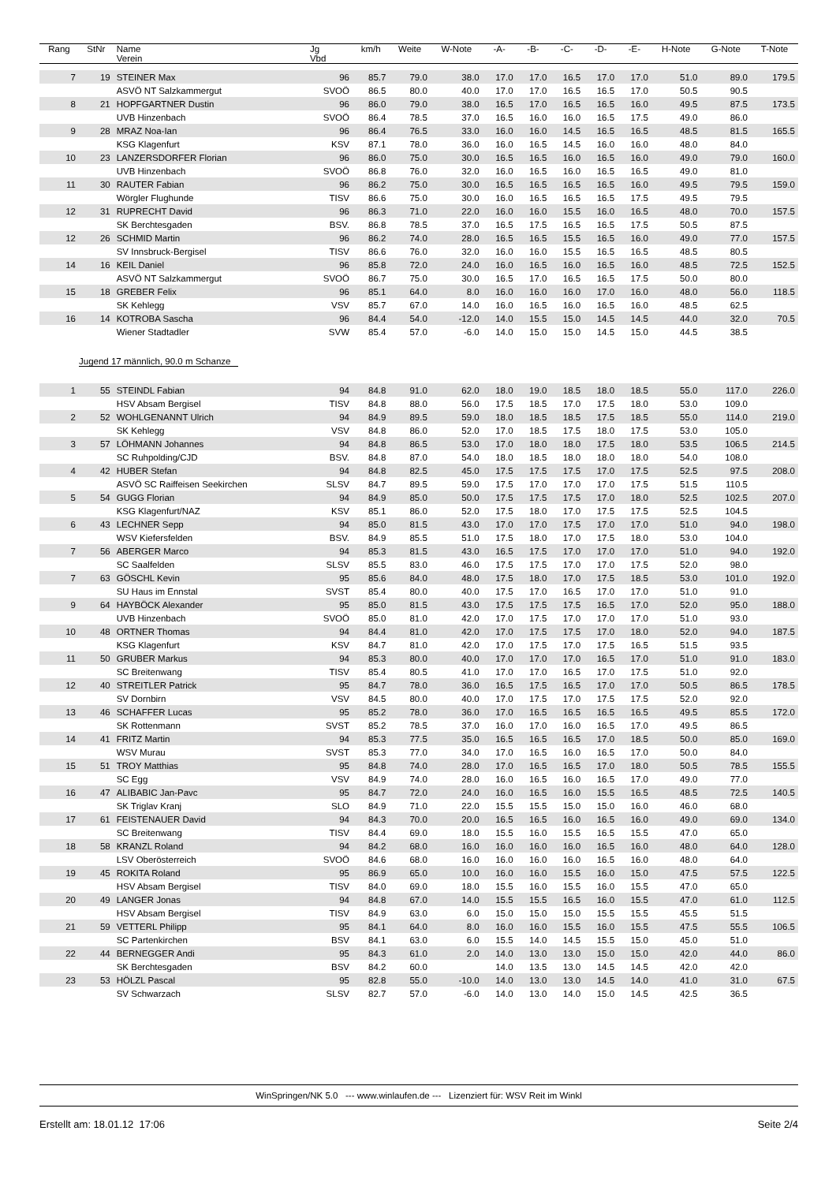| Rang | StNr | Name Verein | Jg Vbd | km/h | Weite | W-Note | -A- | -B- | -C- | -D- | -E- | H-Note | G-Note | T-Note |
| --- | --- | --- | --- | --- | --- | --- | --- | --- | --- | --- | --- | --- | --- | --- |
| 7 | 19 | STEINER Max | 96 | 85.7 | 79.0 | 38.0 | 17.0 | 17.0 | 16.5 | 17.0 | 17.0 | 51.0 | 89.0 | 179.5 |
| | | ASVÖ NT Salzkammergut | SVOÖ | 86.5 | 80.0 | 40.0 | 17.0 | 17.0 | 16.5 | 16.5 | 17.0 | 50.5 | 90.5 | |
| 8 | 21 | HOPFGARTNER Dustin | 96 | 86.0 | 79.0 | 38.0 | 16.5 | 17.0 | 16.5 | 16.5 | 16.0 | 49.5 | 87.5 | 173.5 |
| | | UVB Hinzenbach | SVOÖ | 86.4 | 78.5 | 37.0 | 16.5 | 16.0 | 16.0 | 16.5 | 17.5 | 49.0 | 86.0 | |
| 9 | 28 | MRAZ Noa-Ian | 96 | 86.4 | 76.5 | 33.0 | 16.0 | 16.0 | 14.5 | 16.5 | 16.5 | 48.5 | 81.5 | 165.5 |
| | | KSG Klagenfurt | KSV | 87.1 | 78.0 | 36.0 | 16.0 | 16.5 | 14.5 | 16.0 | 16.0 | 48.0 | 84.0 | |
| 10 | 23 | LANZERSDORFER Florian | 96 | 86.0 | 75.0 | 30.0 | 16.5 | 16.5 | 16.0 | 16.5 | 16.0 | 49.0 | 79.0 | 160.0 |
| | | UVB Hinzenbach | SVOÖ | 86.8 | 76.0 | 32.0 | 16.0 | 16.5 | 16.0 | 16.5 | 16.5 | 49.0 | 81.0 | |
| 11 | 30 | RAUTER Fabian | 96 | 86.2 | 75.0 | 30.0 | 16.5 | 16.5 | 16.5 | 16.5 | 16.0 | 49.5 | 79.5 | 159.0 |
| | | Wörgler Flughunde | TISV | 86.6 | 75.0 | 30.0 | 16.0 | 16.5 | 16.5 | 16.5 | 17.5 | 49.5 | 79.5 | |
| 12 | 31 | RUPRECHT David | 96 | 86.3 | 71.0 | 22.0 | 16.0 | 16.0 | 15.5 | 16.0 | 16.5 | 48.0 | 70.0 | 157.5 |
| | | SK Berchtesgaden | BSV. | 86.8 | 78.5 | 37.0 | 16.5 | 17.5 | 16.5 | 16.5 | 17.5 | 50.5 | 87.5 | |
| 12 | 26 | SCHMID Martin | 96 | 86.2 | 74.0 | 28.0 | 16.5 | 16.5 | 15.5 | 16.5 | 16.0 | 49.0 | 77.0 | 157.5 |
| | | SV Innsbruck-Bergisel | TISV | 86.6 | 76.0 | 32.0 | 16.0 | 16.0 | 15.5 | 16.5 | 16.5 | 48.5 | 80.5 | |
| 14 | 16 | KEIL Daniel | 96 | 85.8 | 72.0 | 24.0 | 16.0 | 16.5 | 16.0 | 16.5 | 16.0 | 48.5 | 72.5 | 152.5 |
| | | ASVÖ NT Salzkammergut | SVOÖ | 86.7 | 75.0 | 30.0 | 16.5 | 17.0 | 16.5 | 16.5 | 17.5 | 50.0 | 80.0 | |
| 15 | 18 | GREBER Felix | 96 | 85.1 | 64.0 | 8.0 | 16.0 | 16.0 | 16.0 | 17.0 | 16.0 | 48.0 | 56.0 | 118.5 |
| | | SK Kehlegg | VSV | 85.7 | 67.0 | 14.0 | 16.0 | 16.5 | 16.0 | 16.5 | 16.0 | 48.5 | 62.5 | |
| 16 | 14 | KOTROBA Sascha | 96 | 84.4 | 54.0 | -12.0 | 14.0 | 15.5 | 15.0 | 14.5 | 14.5 | 44.0 | 32.0 | 70.5 |
| | | Wiener Stadtadler | SVW | 85.4 | 57.0 | -6.0 | 14.0 | 15.0 | 15.0 | 14.5 | 15.0 | 44.5 | 38.5 | |
| Jugend 17 männlich, 90.0 m Schanze | | | | | | | | | | | | | | |
| 1 | 55 | STEINDL Fabian | 94 | 84.8 | 91.0 | 62.0 | 18.0 | 19.0 | 18.5 | 18.0 | 18.5 | 55.0 | 117.0 | 226.0 |
| | | HSV Absam Bergisel | TISV | 84.8 | 88.0 | 56.0 | 17.5 | 18.5 | 17.0 | 17.5 | 18.0 | 53.0 | 109.0 | |
| 2 | 52 | WOHLGENANNT Ulrich | 94 | 84.9 | 89.5 | 59.0 | 18.0 | 18.5 | 18.5 | 17.5 | 18.5 | 55.0 | 114.0 | 219.0 |
| | | SK Kehlegg | VSV | 84.8 | 86.0 | 52.0 | 17.0 | 18.5 | 17.5 | 18.0 | 17.5 | 53.0 | 105.0 | |
| 3 | 57 | LÖHMANN Johannes | 94 | 84.8 | 86.5 | 53.0 | 17.0 | 18.0 | 18.0 | 17.5 | 18.0 | 53.5 | 106.5 | 214.5 |
| | | SC Ruhpolding/CJD | BSV. | 84.8 | 87.0 | 54.0 | 18.0 | 18.5 | 18.0 | 18.0 | 18.0 | 54.0 | 108.0 | |
| 4 | 42 | HUBER Stefan | 94 | 84.8 | 82.5 | 45.0 | 17.5 | 17.5 | 17.5 | 17.0 | 17.5 | 52.5 | 97.5 | 208.0 |
| | | ASVÖ SC Raiffeisen Seekirchen | SLSV | 84.7 | 89.5 | 59.0 | 17.5 | 17.0 | 17.0 | 17.0 | 17.5 | 51.5 | 110.5 | |
| 5 | 54 | GUGG Florian | 94 | 84.9 | 85.0 | 50.0 | 17.5 | 17.5 | 17.5 | 17.0 | 18.0 | 52.5 | 102.5 | 207.0 |
| | | KSG Klagenfurt/NAZ | KSV | 85.1 | 86.0 | 52.0 | 17.5 | 18.0 | 17.0 | 17.5 | 17.5 | 52.5 | 104.5 | |
| 6 | 43 | LECHNER Sepp | 94 | 85.0 | 81.5 | 43.0 | 17.0 | 17.0 | 17.5 | 17.0 | 17.0 | 51.0 | 94.0 | 198.0 |
| | | WSV Kiefersfelden | BSV. | 84.9 | 85.5 | 51.0 | 17.5 | 18.0 | 17.0 | 17.5 | 18.0 | 53.0 | 104.0 | |
| 7 | 56 | ABERGER Marco | 94 | 85.3 | 81.5 | 43.0 | 16.5 | 17.5 | 17.0 | 17.0 | 17.0 | 51.0 | 94.0 | 192.0 |
| | | SC Saalfelden | SLSV | 85.5 | 83.0 | 46.0 | 17.5 | 17.5 | 17.0 | 17.0 | 17.5 | 52.0 | 98.0 | |
| 7 | 63 | GÖSCHL Kevin | 95 | 85.6 | 84.0 | 48.0 | 17.5 | 18.0 | 17.0 | 17.5 | 18.5 | 53.0 | 101.0 | 192.0 |
| | | SU Haus im Ennstal | SVST | 85.4 | 80.0 | 40.0 | 17.5 | 17.0 | 16.5 | 17.0 | 17.0 | 51.0 | 91.0 | |
| 9 | 64 | HAYBÖCK Alexander | 95 | 85.0 | 81.5 | 43.0 | 17.5 | 17.5 | 17.5 | 16.5 | 17.0 | 52.0 | 95.0 | 188.0 |
| | | UVB Hinzenbach | SVOÖ | 85.0 | 81.0 | 42.0 | 17.0 | 17.5 | 17.0 | 17.0 | 17.0 | 51.0 | 93.0 | |
| 10 | 48 | ORTNER Thomas | 94 | 84.4 | 81.0 | 42.0 | 17.0 | 17.5 | 17.5 | 17.0 | 18.0 | 52.0 | 94.0 | 187.5 |
| | | KSG Klagenfurt | KSV | 84.7 | 81.0 | 42.0 | 17.0 | 17.5 | 17.0 | 17.5 | 16.5 | 51.5 | 93.5 | |
| 11 | 50 | GRUBER Markus | 94 | 85.3 | 80.0 | 40.0 | 17.0 | 17.0 | 17.0 | 16.5 | 17.0 | 51.0 | 91.0 | 183.0 |
| | | SC Breitenwang | TISV | 85.4 | 80.5 | 41.0 | 17.0 | 17.0 | 16.5 | 17.0 | 17.5 | 51.0 | 92.0 | |
| 12 | 40 | STREITLER Patrick | 95 | 84.7 | 78.0 | 36.0 | 16.5 | 17.5 | 16.5 | 17.0 | 17.0 | 50.5 | 86.5 | 178.5 |
| | | SV Dornbirn | VSV | 84.5 | 80.0 | 40.0 | 17.0 | 17.5 | 17.0 | 17.5 | 17.5 | 52.0 | 92.0 | |
| 13 | 46 | SCHAFFER Lucas | 95 | 85.2 | 78.0 | 36.0 | 17.0 | 16.5 | 16.5 | 16.5 | 16.5 | 49.5 | 85.5 | 172.0 |
| | | SK Rottenmann | SVST | 85.2 | 78.5 | 37.0 | 16.0 | 17.0 | 16.0 | 16.5 | 17.0 | 49.5 | 86.5 | |
| 14 | 41 | FRITZ Martin | 94 | 85.3 | 77.5 | 35.0 | 16.5 | 16.5 | 16.5 | 17.0 | 18.5 | 50.0 | 85.0 | 169.0 |
| | | WSV Murau | SVST | 85.3 | 77.0 | 34.0 | 17.0 | 16.5 | 16.0 | 16.5 | 17.0 | 50.0 | 84.0 | |
| 15 | 51 | TROY Matthias | 95 | 84.8 | 74.0 | 28.0 | 17.0 | 16.5 | 16.5 | 17.0 | 18.0 | 50.5 | 78.5 | 155.5 |
| | | SC Egg | VSV | 84.9 | 74.0 | 28.0 | 16.0 | 16.5 | 16.0 | 16.5 | 17.0 | 49.0 | 77.0 | |
| 16 | 47 | ALIBABIC Jan-Pavc | 95 | 84.7 | 72.0 | 24.0 | 16.0 | 16.5 | 16.0 | 15.5 | 16.5 | 48.5 | 72.5 | 140.5 |
| | | SK Triglav Kranj | SLO | 84.9 | 71.0 | 22.0 | 15.5 | 15.5 | 15.0 | 15.0 | 16.0 | 46.0 | 68.0 | |
| 17 | 61 | FEISTENAUER David | 94 | 84.3 | 70.0 | 20.0 | 16.5 | 16.5 | 16.0 | 16.5 | 16.0 | 49.0 | 69.0 | 134.0 |
| | | SC Breitenwang | TISV | 84.4 | 69.0 | 18.0 | 15.5 | 16.0 | 15.5 | 16.5 | 15.5 | 47.0 | 65.0 | |
| 18 | 58 | KRANZL Roland | 94 | 84.2 | 68.0 | 16.0 | 16.0 | 16.0 | 16.0 | 16.5 | 16.0 | 48.0 | 64.0 | 128.0 |
| | | LSV Oberösterreich | SVOÖ | 84.6 | 68.0 | 16.0 | 16.0 | 16.0 | 16.0 | 16.5 | 16.0 | 48.0 | 64.0 | |
| 19 | 45 | ROKITA Roland | 95 | 86.9 | 65.0 | 10.0 | 16.0 | 16.0 | 15.5 | 16.0 | 15.0 | 47.5 | 57.5 | 122.5 |
| | | HSV Absam Bergisel | TISV | 84.0 | 69.0 | 18.0 | 15.5 | 16.0 | 15.5 | 16.0 | 15.5 | 47.0 | 65.0 | |
| 20 | 49 | LANGER Jonas | 94 | 84.8 | 67.0 | 14.0 | 15.5 | 15.5 | 16.5 | 16.0 | 15.5 | 47.0 | 61.0 | 112.5 |
| | | HSV Absam Bergisel | TISV | 84.9 | 63.0 | 6.0 | 15.0 | 15.0 | 15.0 | 15.5 | 15.5 | 45.5 | 51.5 | |
| 21 | 59 | VETTERL Philipp | 95 | 84.1 | 64.0 | 8.0 | 16.0 | 16.0 | 15.5 | 16.0 | 15.5 | 47.5 | 55.5 | 106.5 |
| | | SC Partenkirchen | BSV | 84.1 | 63.0 | 6.0 | 15.5 | 14.0 | 14.5 | 15.5 | 15.0 | 45.0 | 51.0 | |
| 22 | 44 | BERNEGGER Andi | 95 | 84.3 | 61.0 | 2.0 | 14.0 | 13.0 | 13.0 | 15.0 | 15.0 | 42.0 | 44.0 | 86.0 |
| | | SK Berchtesgaden | BSV | 84.2 | 60.0 | | 14.0 | 13.5 | 13.0 | 14.5 | 14.5 | 42.0 | 42.0 | |
| 23 | 53 | HÖLZL Pascal | 95 | 82.8 | 55.0 | -10.0 | 14.0 | 13.0 | 13.0 | 14.5 | 14.0 | 41.0 | 31.0 | 67.5 |
| | | SV Schwarzach | SLSV | 82.7 | 57.0 | -6.0 | 14.0 | 13.0 | 14.0 | 15.0 | 14.5 | 42.5 | 36.5 | |
WinSpringen/NK 5.0 --- www.winlaufen.de --- Lizenziert für: WSV Reit im Winkl
Erstellt am: 18.01.12 17:06 Seite 2/4